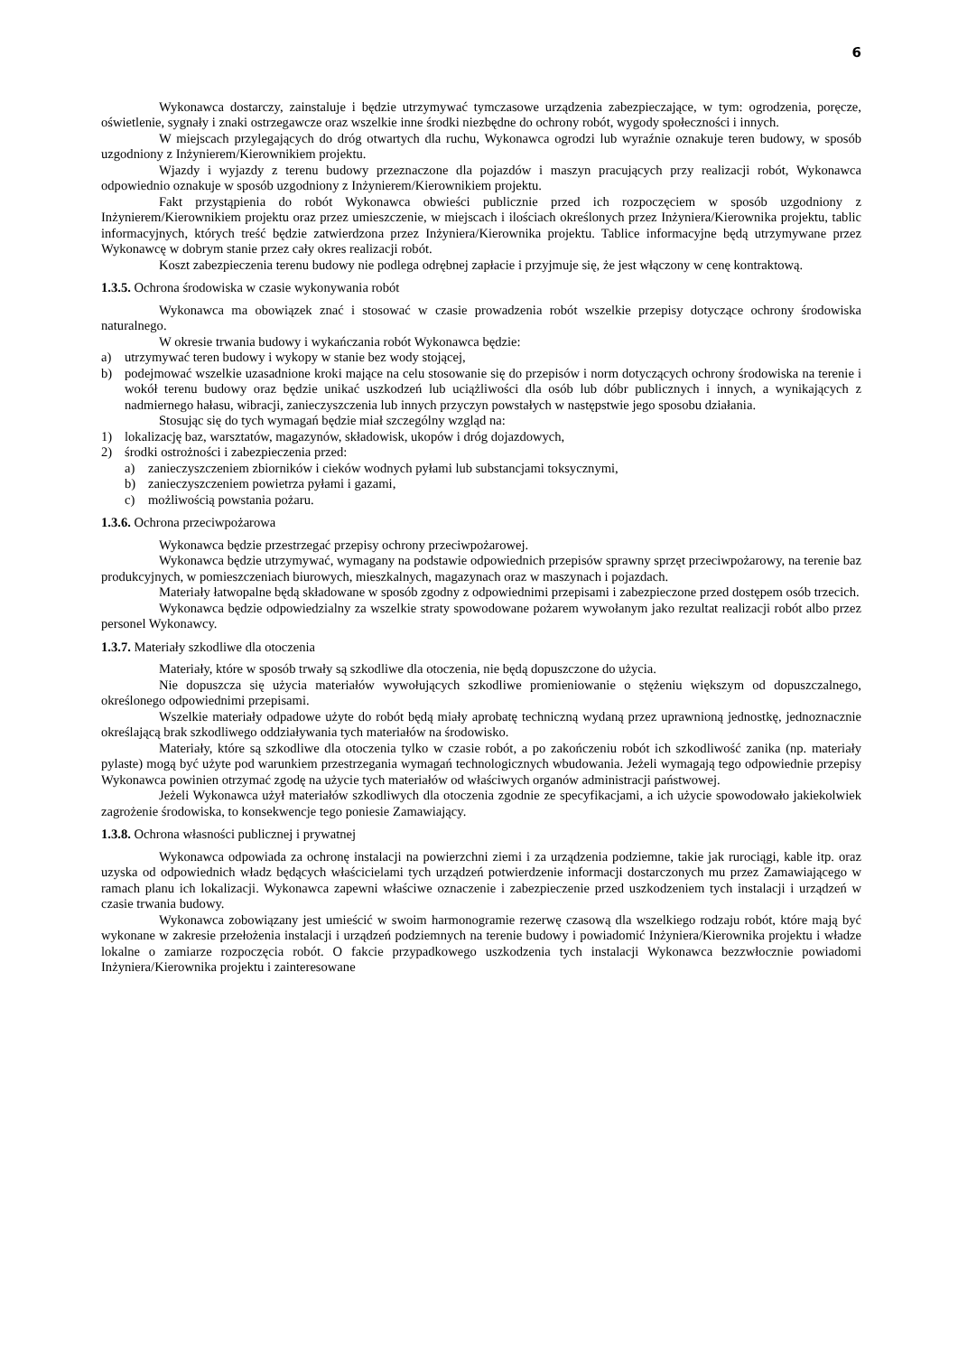6
Wykonawca dostarczy, zainstaluje i będzie utrzymywać tymczasowe urządzenia zabezpieczające, w tym: ogrodzenia, poręcze, oświetlenie, sygnały i znaki ostrzegawcze oraz wszelkie inne środki niezbędne do ochrony robót, wygody społeczności i innych.
W miejscach przylegających do dróg otwartych dla ruchu, Wykonawca ogrodzi lub wyraźnie oznakuje teren budowy, w sposób uzgodniony z Inżynierem/Kierownikiem projektu.
Wjazdy i wyjazdy z terenu budowy przeznaczone dla pojazdów i maszyn pracujących przy realizacji robót, Wykonawca odpowiednio oznakuje w sposób uzgodniony z Inżynierem/Kierownikiem projektu.
Fakt przystąpienia do robót Wykonawca obwieści publicznie przed ich rozpoczęciem w sposób uzgodniony z Inżynierem/Kierownikiem projektu oraz przez umieszczenie, w miejscach i ilościach określonych przez Inżyniera/Kierownika projektu, tablic informacyjnych, których treść będzie zatwierdzona przez Inżyniera/Kierownika projektu. Tablice informacyjne będą utrzymywane przez Wykonawcę w dobrym stanie przez cały okres realizacji robót.
Koszt zabezpieczenia terenu budowy nie podlega odrębnej zapłacie i przyjmuje się, że jest włączony w cenę kontraktową.
1.3.5. Ochrona środowiska w czasie wykonywania robót
Wykonawca ma obowiązek znać i stosować w czasie prowadzenia robót wszelkie przepisy dotyczące ochrony środowiska naturalnego.
W okresie trwania budowy i wykańczania robót Wykonawca będzie:
a) utrzymywać teren budowy i wykopy w stanie bez wody stojącej,
b) podejmować wszelkie uzasadnione kroki mające na celu stosowanie się do przepisów i norm dotyczących ochrony środowiska na terenie i wokół terenu budowy oraz będzie unikać uszkodzeń lub uciążliwości dla osób lub dóbr publicznych i innych, a wynikających z nadmiernego hałasu, wibracji, zanieczyszczenia lub innych przyczyn powstałych w następstwie jego sposobu działania.
Stosując się do tych wymagań będzie miał szczególny wzgląd na:
1) lokalizację baz, warsztatów, magazynów, składowisk, ukopów i dróg dojazdowych,
2) środki ostrożności i zabezpieczenia przed:
a) zanieczyszczeniem zbiorników i cieków wodnych pyłami lub substancjami toksycznymi,
b) zanieczyszczeniem powietrza pyłami i gazami,
c) możliwością powstania pożaru.
1.3.6. Ochrona przeciwpożarowa
Wykonawca będzie przestrzegać przepisy ochrony przeciwpożarowej.
Wykonawca będzie utrzymywać, wymagany na podstawie odpowiednich przepisów sprawny sprzęt przeciwpożarowy, na terenie baz produkcyjnych, w pomieszczeniach biurowych, mieszkalnych, magazynach oraz w maszynach i pojazdach.
Materiały łatwopalne będą składowane w sposób zgodny z odpowiednimi przepisami i zabezpieczone przed dostępem osób trzecich.
Wykonawca będzie odpowiedzialny za wszelkie straty spowodowane pożarem wywołanym jako rezultat realizacji robót albo przez personel Wykonawcy.
1.3.7. Materiały szkodliwe dla otoczenia
Materiały, które w sposób trwały są szkodliwe dla otoczenia, nie będą dopuszczone do użycia.
Nie dopuszcza się użycia materiałów wywołujących szkodliwe promieniowanie o stężeniu większym od dopuszczalnego, określonego odpowiednimi przepisami.
Wszelkie materiały odpadowe użyte do robót będą miały aprobatę techniczną wydaną przez uprawnioną jednostkę, jednoznacznie określającą brak szkodliwego oddziaływania tych materiałów na środowisko.
Materiały, które są szkodliwe dla otoczenia tylko w czasie robót, a po zakończeniu robót ich szkodliwość zanika (np. materiały pylaste) mogą być użyte pod warunkiem przestrzegania wymagań technologicznych wbudowania. Jeżeli wymagają tego odpowiednie przepisy Wykonawca powinien otrzymać zgodę na użycie tych materiałów od właściwych organów administracji państwowej.
Jeżeli Wykonawca użył materiałów szkodliwych dla otoczenia zgodnie ze specyfikacjami, a ich użycie spowodowało jakiekolwiek zagrożenie środowiska, to konsekwencje tego poniesie Zamawiający.
1.3.8. Ochrona własności publicznej i prywatnej
Wykonawca odpowiada za ochronę instalacji na powierzchni ziemi i za urządzenia podziemne, takie jak rurociągi, kable itp. oraz uzyska od odpowiednich władz będących właścicielami tych urządzeń potwierdzenie informacji dostarczonych mu przez Zamawiającego w ramach planu ich lokalizacji. Wykonawca zapewni właściwe oznaczenie i zabezpieczenie przed uszkodzeniem tych instalacji i urządzeń w czasie trwania budowy.
Wykonawca zobowiązany jest umieścić w swoim harmonogramie rezerwę czasową dla wszelkiego rodzaju robót, które mają być wykonane w zakresie przełożenia instalacji i urządzeń podziemnych na terenie budowy i powiadomić Inżyniera/Kierownika projektu i władze lokalne o zamiarze rozpoczęcia robót. O fakcie przypadkowego uszkodzenia tych instalacji Wykonawca bezzwłocznie powiadomi Inżyniera/Kierownika projektu i zainteresowane